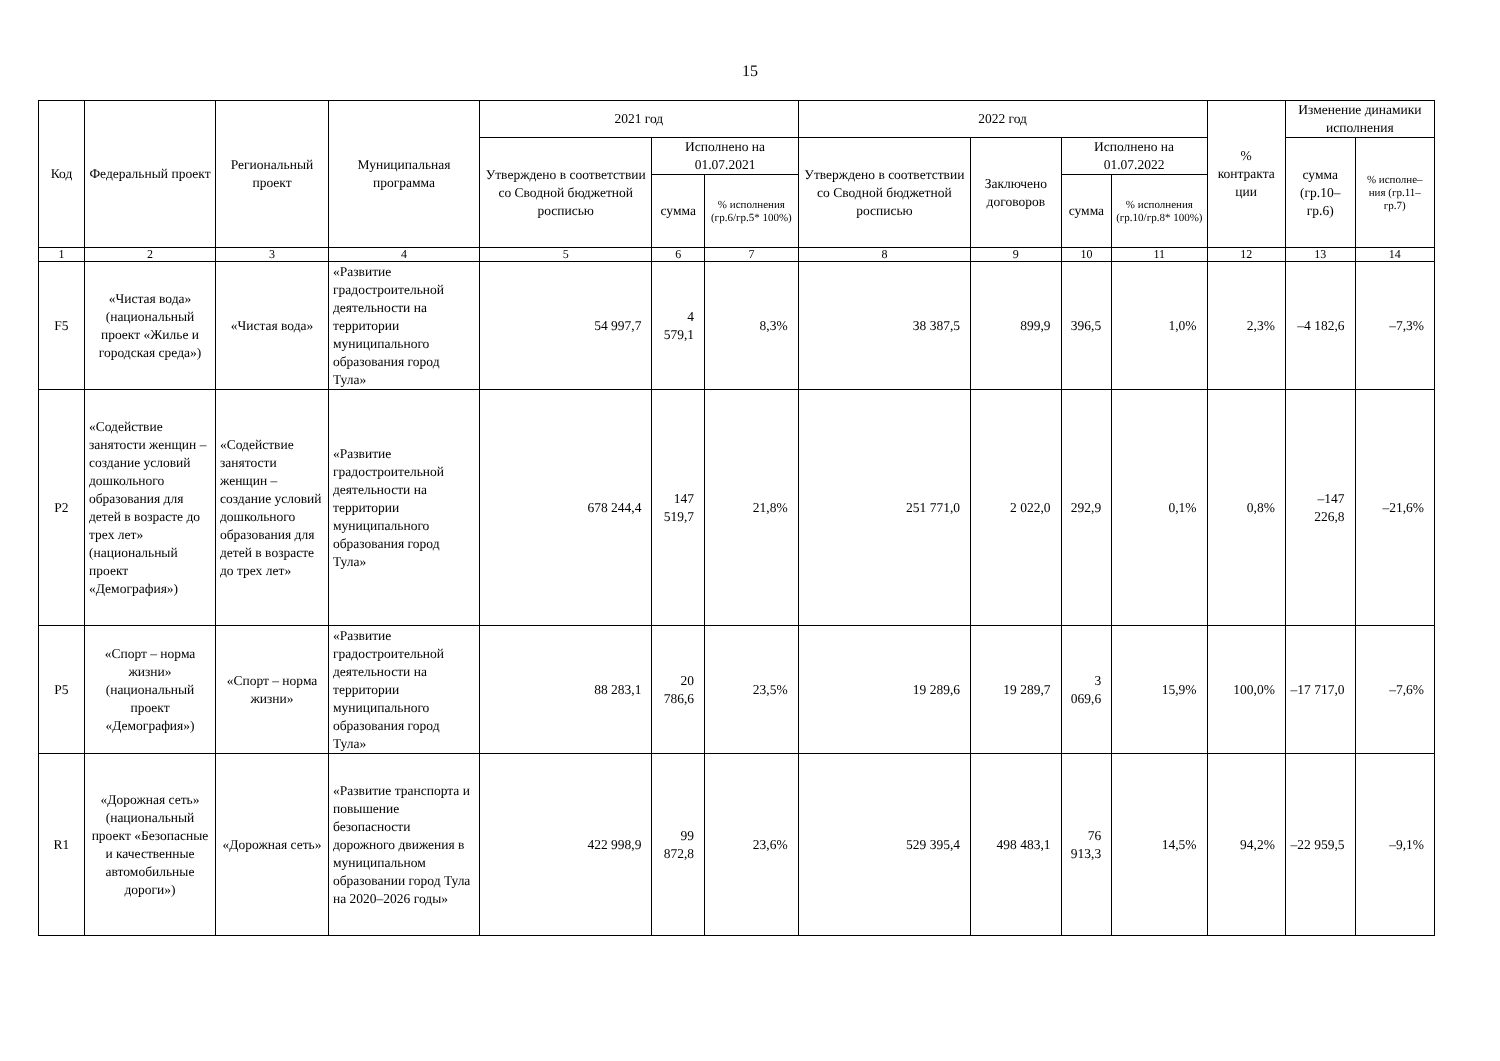15
| Код | Федеральный проект | Региональный проект | Муниципальная программа | 2021 год | | | 2022 год | | | | % контракта ции | Изменение динамики исполнения | |
| --- | --- | --- | --- | --- | --- | --- | --- | --- | --- | --- | --- | --- | --- |
| | | | | Утверждено в соответствии со Сводной бюджетной росписью | Исполнено на 01.07.2021 | | Утверждено в соответствии со Сводной бюджетной росписью | Заключено договоров | Исполнено на 01.07.2022 | | | сумма (гр.10–гр.6) | % исполне–ния (гр.11–гр.7) |
| | | | | | сумма | % исполнения (гр.6/гр.5* 100%) | | | сумма | % исполнения (гр.10/гр.8* 100%) | | | |
| 1 | 2 | 3 | 4 | 5 | 6 | 7 | 8 | 9 | 10 | 11 | 12 | 13 | 14 |
| F5 | «Чистая вода» (национальный проект «Жилье и городская среда») | «Чистая вода» | «Развитие градостроительной деятельности на территории муниципального образования город Тула» | 54 997,7 | 4 579,1 | 8,3% | 38 387,5 | 899,9 | 396,5 | 1,0% | 2,3% | –4 182,6 | –7,3% |
| P2 | «Содействие занятости женщин – создание условий дошкольного образования для детей в возрасте до трех лет» (национальный проект «Демография») | «Содействие занятости женщин – создание условий дошкольного образования для детей в возрасте до трех лет» | «Развитие градостроительной деятельности на территории муниципального образования город Тула» | 678 244,4 | 147 519,7 | 21,8% | 251 771,0 | 2 022,0 | 292,9 | 0,1% | 0,8% | –147 226,8 | –21,6% |
| P5 | «Спорт – норма жизни» (национальный проект «Демография») | «Спорт – норма жизни» | «Развитие градостроительной деятельности на территории муниципального образования город Тула» | 88 283,1 | 20 786,6 | 23,5% | 19 289,6 | 19 289,7 | 3 069,6 | 15,9% | 100,0% | –17 717,0 | –7,6% |
| R1 | «Дорожная сеть» (национальный проект «Безопасные и качественные автомобильные дороги») | «Дорожная сеть» | «Развитие транспорта и повышение безопасности дорожного движения в муниципальном образовании город Тула на 2020–2026 годы» | 422 998,9 | 99 872,8 | 23,6% | 529 395,4 | 498 483,1 | 76 913,3 | 14,5% | 94,2% | –22 959,5 | –9,1% |